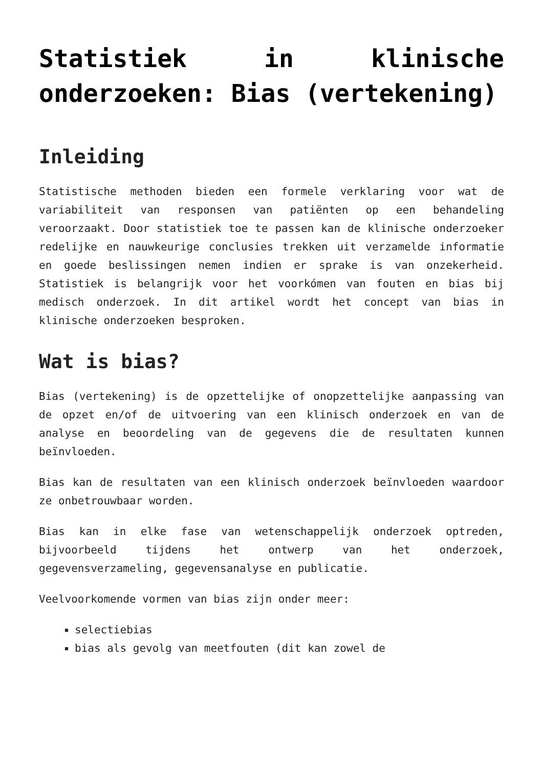Statistiek in klinische onderzoeken: Bias (vertekening)
Inleiding
Statistische methoden bieden een formele verklaring voor wat de variabiliteit van responsen van patiënten op een behandeling veroorzaakt. Door statistiek toe te passen kan de klinische onderzoeker redelijke en nauwkeurige conclusies trekken uit verzamelde informatie en goede beslissingen nemen indien er sprake is van onzekerheid. Statistiek is belangrijk voor het voorkómen van fouten en bias bij medisch onderzoek. In dit artikel wordt het concept van bias in klinische onderzoeken besproken.
Wat is bias?
Bias (vertekening) is de opzettelijke of onopzettelijke aanpassing van de opzet en/of de uitvoering van een klinisch onderzoek en van de analyse en beoordeling van de gegevens die de resultaten kunnen beïnvloeden.
Bias kan de resultaten van een klinisch onderzoek beïnvloeden waardoor ze onbetrouwbaar worden.
Bias kan in elke fase van wetenschappelijk onderzoek optreden, bijvoorbeeld tijdens het ontwerp van het onderzoek, gegevensverzameling, gegevensanalyse en publicatie.
Veelvoorkomende vormen van bias zijn onder meer:
selectiebias
bias als gevolg van meetfouten (dit kan zowel de